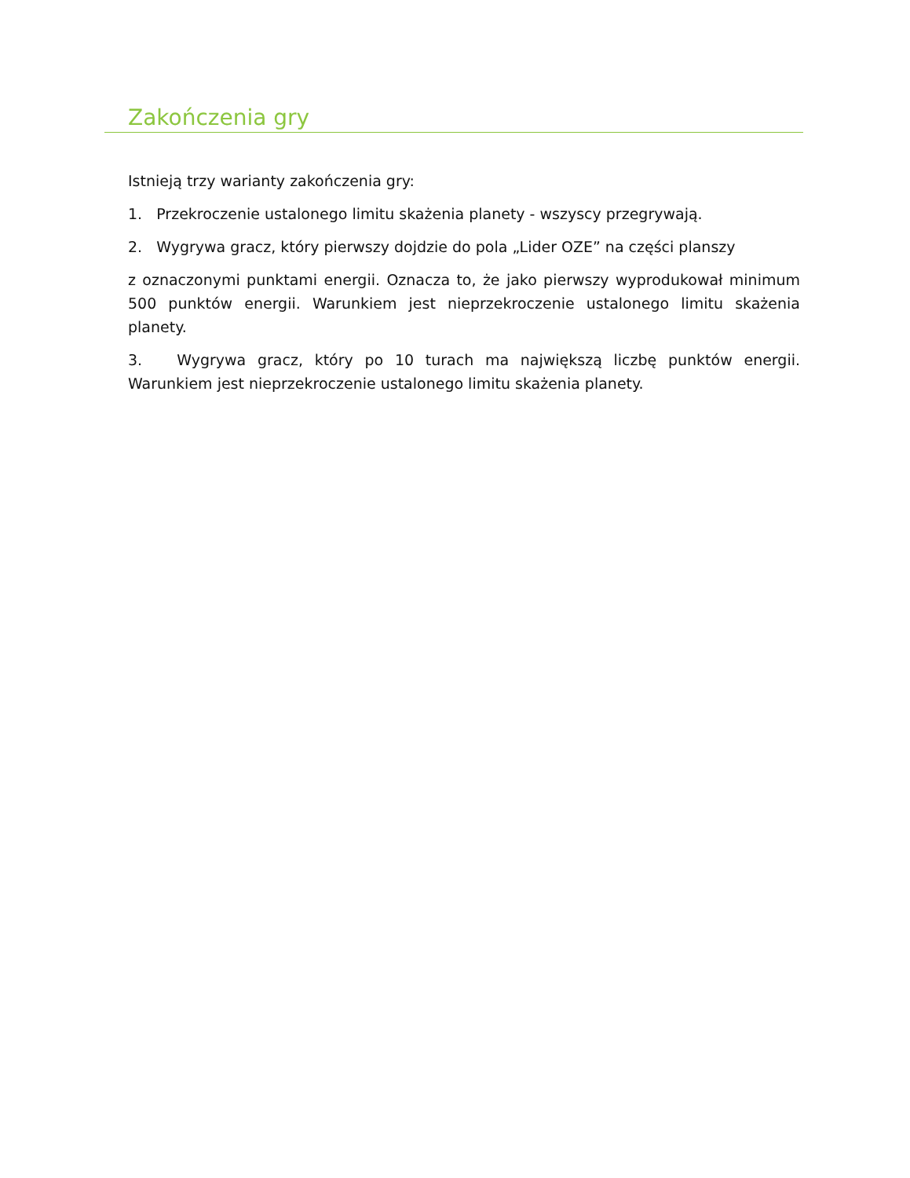Zakończenia gry
Istnieją trzy warianty zakończenia gry:
1. Przekroczenie ustalonego limitu skażenia planety - wszyscy przegrywają.
2. Wygrywa gracz, który pierwszy dojdzie do pola „Lider OZE” na części planszy
z oznaczonymi punktami energii. Oznacza to, że jako pierwszy wyprodukował minimum 500 punktów energii. Warunkiem jest nieprzekroczenie ustalonego limitu skażenia planety.
3. Wygrywa gracz, który po 10 turach ma największą liczbę punktów energii. Warunkiem jest nieprzekroczenie ustalonego limitu skażenia planety.